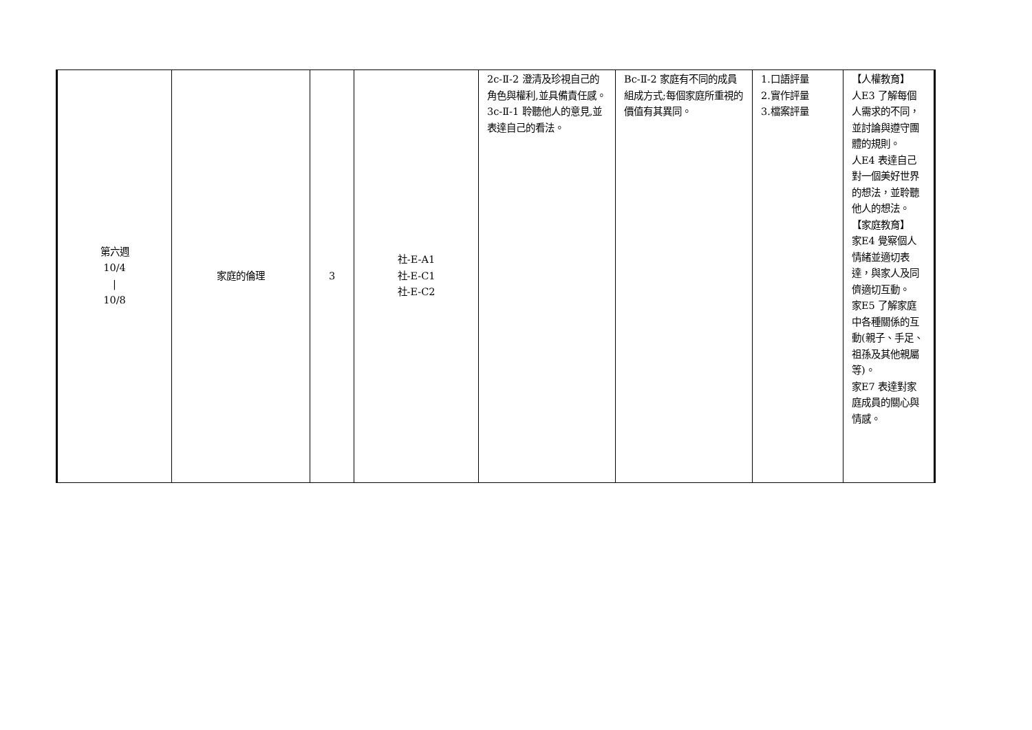| 第六週 10/4 / 10/8 | 家庭的倫理 | 3 | 社-E-A1 社-E-C1 社-E-C2 | 2c-Ⅱ-2 澄清及珍視自己的角色與權利,並具備責任感。 3c-Ⅱ-1 聆聽他人的意見,並表達自己的看法。 | Bc-Ⅱ-2 家庭有不同的成員組成方式;每個家庭所重視的價值有其異同。 | 1.口語評量 2.實作評量 3.檔案評量 | 【人權教育】 人E3 了解每個人需求的不同，並討論與遵守團體的規則。 人E4 表達自己對一個美好世界的想法，並聆聽他人的想法。 【家庭教育】 家E4 覺察個人情緒並適切表達，與家人及同儕適切互動。 家E5 了解家庭中各種關係的互動(親子、手足、祖孫及其他親屬等)。 家E7 表達對家庭成員的關心與情感。 |